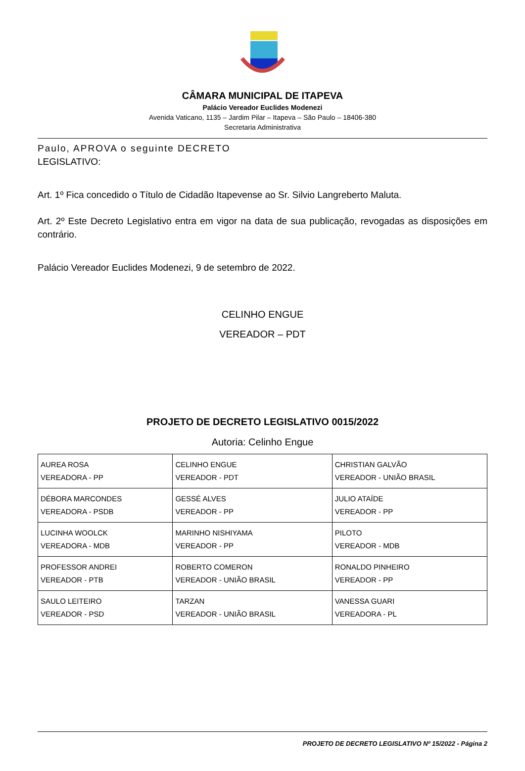CÂMARA MUNICIPAL DE ITAPEVA
Palácio Vereador Euclides Modenezi
Avenida Vaticano, 1135 – Jardim Pilar – Itapeva – São Paulo – 18406-380
Secretaria Administrativa
Paulo, APROVA o seguinte DECRETO
LEGISLATIVO:
Art. 1º Fica concedido o Título de Cidadão Itapevense ao Sr. Silvio Langreberto Maluta.
Art. 2º Este Decreto Legislativo entra em vigor na data de sua publicação, revogadas as disposições em contrário.
Palácio Vereador Euclides Modenezi, 9 de setembro de 2022.
CELINHO ENGUE
VEREADOR – PDT
PROJETO DE DECRETO LEGISLATIVO 0015/2022
Autoria: Celinho Engue
| AUREA ROSA VEREADORA - PP | CELINHO ENGUE VEREADOR - PDT | CHRISTIAN GALVÃO VEREADOR - UNIÃO BRASIL |
| DÉBORA MARCONDES VEREADORA - PSDB | GESSÉ ALVES VEREADOR - PP | JULIO ATAÍDE VEREADOR - PP |
| LUCINHA WOOLCK VEREADORA - MDB | MARINHO NISHIYAMA VEREADOR - PP | PILOTO VEREADOR - MDB |
| PROFESSOR ANDREI VEREADOR - PTB | ROBERTO COMERON VEREADOR - UNIÃO BRASIL | RONALDO PINHEIRO VEREADOR - PP |
| SAULO LEITEIRO VEREADOR - PSD | TARZAN VEREADOR - UNIÃO BRASIL | VANESSA GUARI VEREADORA - PL |
PROJETO DE DECRETO LEGISLATIVO Nº 15/2022 - Página 2